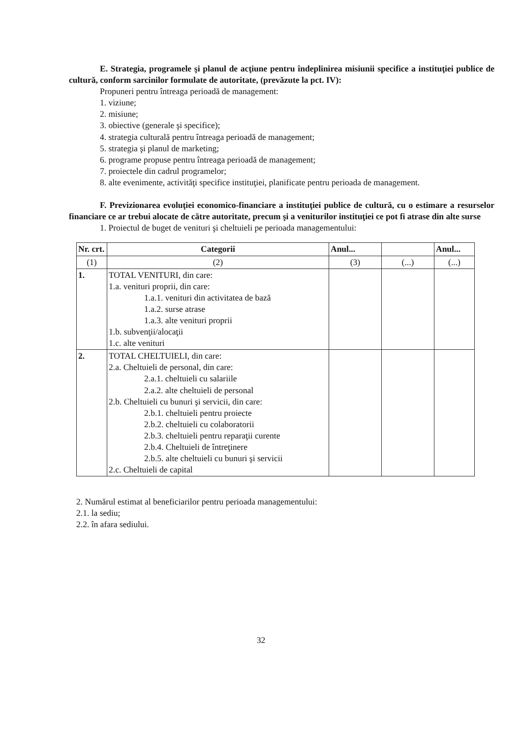E. Strategia, programele şi planul de acţiune pentru îndeplinirea misiunii specifice a instituţiei publice de cultură, conform sarcinilor formulate de autoritate, (prevăzute la pct. IV):
Propuneri pentru întreaga perioadă de management:
1. viziune;
2. misiune;
3. obiective (generale şi specifice);
4. strategia culturală pentru întreaga perioadă de management;
5. strategia şi planul de marketing;
6. programe propuse pentru întreaga perioadă de management;
7. proiectele din cadrul programelor;
8. alte evenimente, activităţi specifice instituţiei, planificate pentru perioada de management.
F. Previzionarea evoluţiei economico-financiare a instituţiei publice de cultură, cu o estimare a resurselor financiare ce ar trebui alocate de către autoritate, precum şi a veniturilor instituţiei ce pot fi atrase din alte surse
1. Proiectul de buget de venituri şi cheltuieli pe perioada managementului:
| Nr. crt. | Categorii | Anul... | | Anul... |
| --- | --- | --- | --- | --- |
| (1) | (2) | (3) | (...) | (...) |
| 1. | TOTAL VENITURI, din care: 1.a. venituri proprii, din care: 1.a.1. venituri din activitatea de bază 1.a.2. surse atrase 1.a.3. alte venituri proprii 1.b. subvenţii/alocaţii 1.c. alte venituri | | | |
| 2. | TOTAL CHELTUIELI, din care: 2.a. Cheltuieli de personal, din care: 2.a.1. cheltuieli cu salariile 2.a.2. alte cheltuieli de personal 2.b. Cheltuieli cu bunuri şi servicii, din care: 2.b.1. cheltuieli pentru proiecte 2.b.2. cheltuieli cu colaboratorii 2.b.3. cheltuieli pentru reparaţii curente 2.b.4. Cheltuieli de întreţinere 2.b.5. alte cheltuieli cu bunuri şi servicii 2.c. Cheltuieli de capital | | | |
2. Numărul estimat al beneficiarilor pentru perioada managementului:
2.1. la sediu;
2.2. în afara sediului.
32